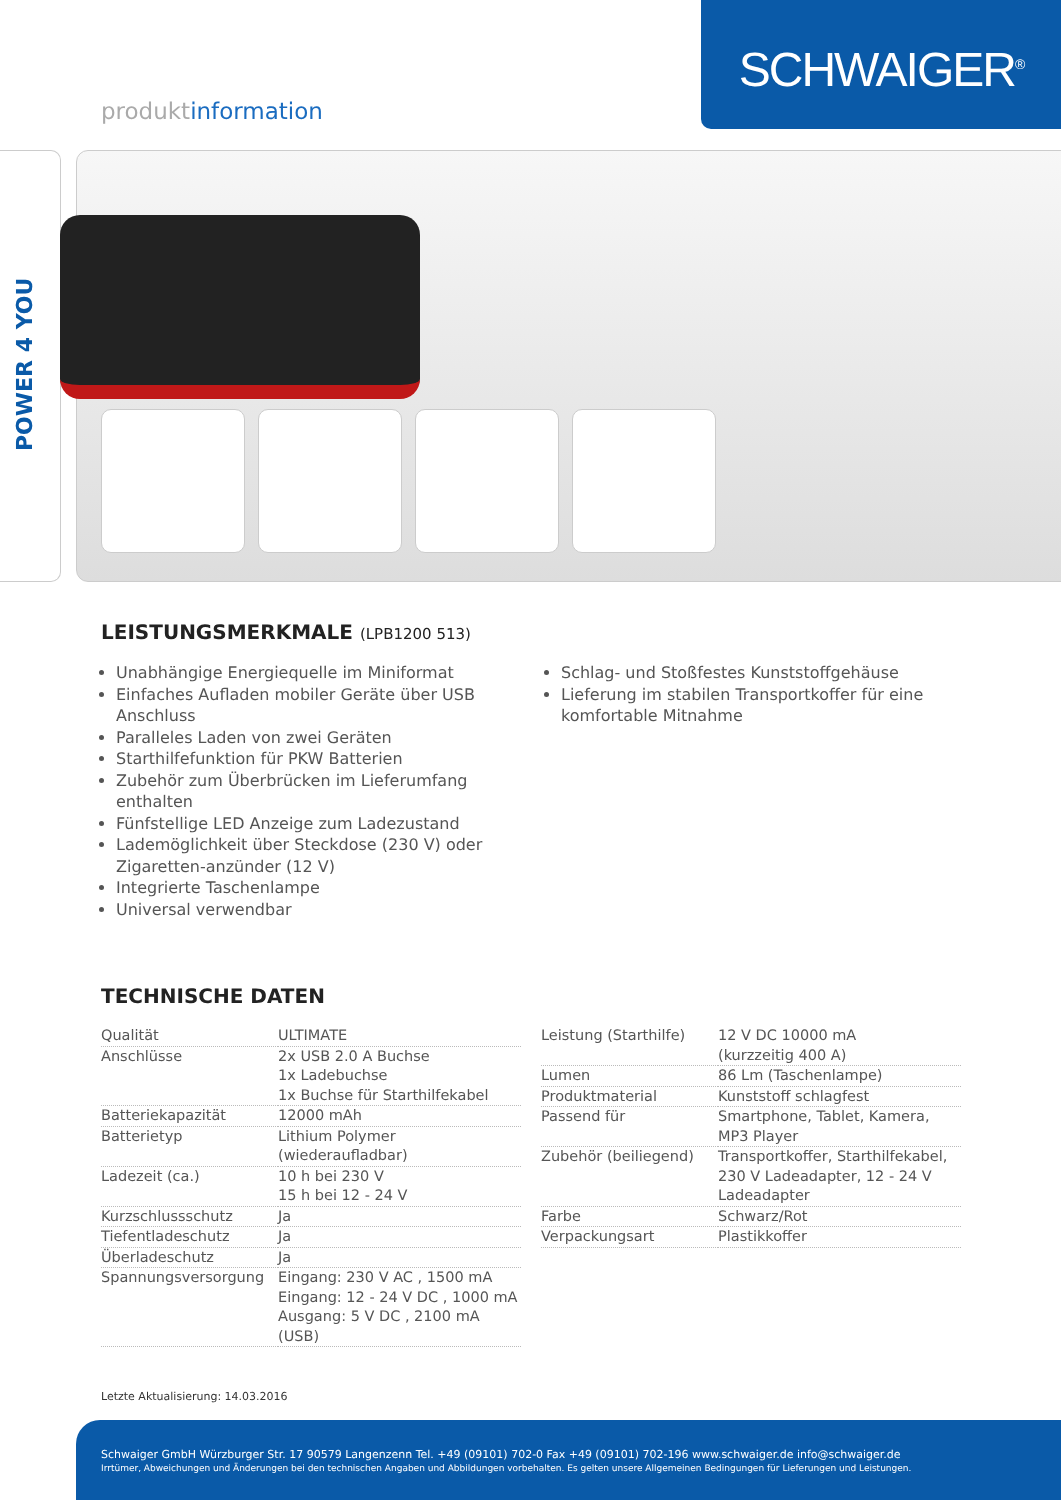SCHWAIGER<sup>®</sup>
produktinformation
POWER 4 YOU
LEISTUNGSMERKMALE (LPB1200 513)
Unabhängige Energiequelle im Miniformat
Einfaches Aufladen mobiler Geräte über USB Anschluss
Paralleles Laden von zwei Geräten
Starthilfefunktion für PKW Batterien
Zubehör zum Überbrücken im Lieferumfang enthalten
Fünfstellige LED Anzeige zum Ladezustand
Lademöglichkeit über Steckdose (230 V) oder Zigaretten-anzünder (12 V)
Integrierte Taschenlampe
Universal verwendbar
Schlag- und Stoßfestes Kunststoffgehäuse
Lieferung im stabilen Transportkoffer für eine komfortable Mitnahme
TECHNISCHE DATEN
| Qualität | ULTIMATE |
| Anschlüsse | 2x USB 2.0 A Buchse 1x Ladebuchse 1x Buchse für Starthilfekabel |
| Batteriekapazität | 12000 mAh |
| Batterietyp | Lithium Polymer (wiederaufladbar) |
| Ladezeit (ca.) | 10 h bei 230 V 15 h bei 12 - 24 V |
| Kurzschlussschutz | Ja |
| Tiefentladeschutz | Ja |
| Überladeschutz | Ja |
| Spannungsversorgung | Eingang: 230 V AC , 1500 mA Eingang: 12 - 24 V DC , 1000 mA Ausgang: 5 V DC , 2100 mA (USB) |
| Leistung (Starthilfe) | 12 V DC 10000 mA (kurzzeitig 400 A) |
| Lumen | 86 Lm (Taschenlampe) |
| Produktmaterial | Kunststoff schlagfest |
| Passend für | Smartphone, Tablet, Kamera, MP3 Player |
| Zubehör (beiliegend) | Transportkoffer, Starthilfekabel, 230 V Ladeadapter, 12 - 24 V Ladeadapter |
| Farbe | Schwarz/Rot |
| Verpackungsart | Plastikkoffer |
Letzte Aktualisierung: 14.03.2016
Schwaiger GmbH Würzburger Str. 17 90579 Langenzenn Tel. +49 (09101) 702-0 Fax +49 (09101) 702-196 www.schwaiger.de info@schwaiger.de
Irrtümer, Abweichungen und Änderungen bei den technischen Angaben und Abbildungen vorbehalten. Es gelten unsere Allgemeinen Bedingungen für Lieferungen und Leistungen.